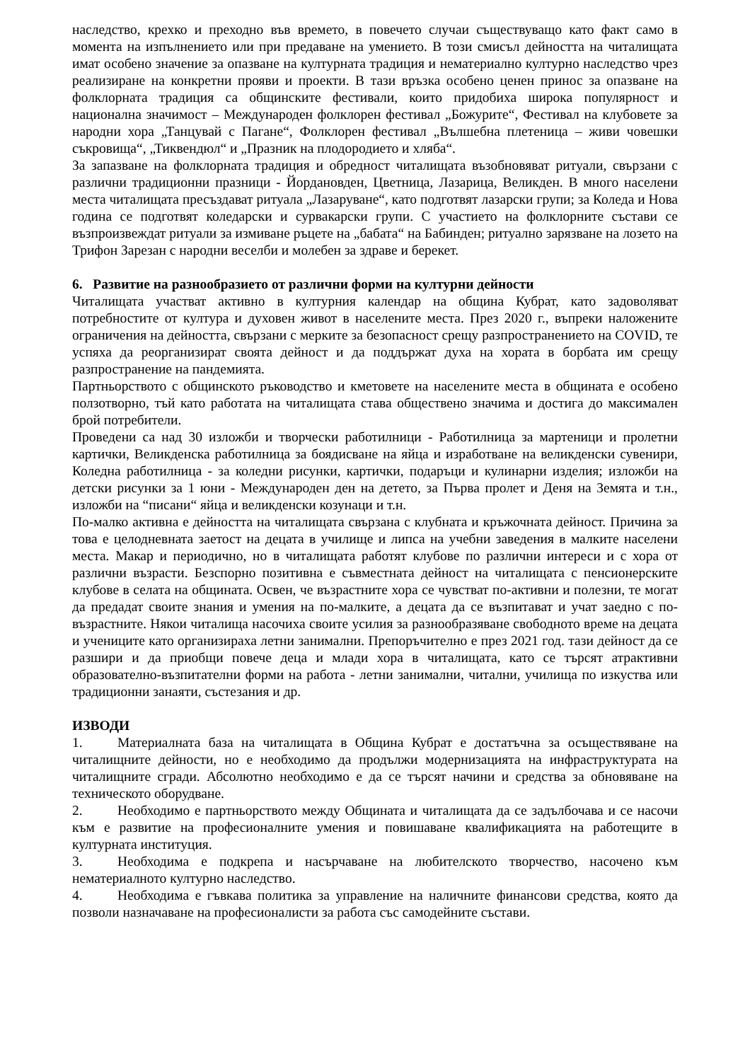наследство, крехко и преходно във времето, в повечето случаи съществуващо като факт само в момента на изпълнението или при предаване на умението. В този смисъл дейността на читалищата имат особено значение за опазване на културната традиция и нематериално културно наследство чрез реализиране на конкретни прояви и проекти. В тази връзка особено ценен принос за опазване на фолклорната традиция са общинските фестивали, които придобиха широка популярност и национална значимост – Международен фолклорен фестивал „Божурите“, Фестивал на клубовете за народни хора „Танцувай с Пагане“, Фолклорен фестивал „Вълшебна плетеница – живи човешки съкровища“, „Тиквендюл“ и „Празник на плодородието и хляба“.
За запазване на фолклорната традиция и обредност читалищата възобновяват ритуали, свързани с различни традиционни празници - Йордановден, Цветница, Лазарица, Великден. В много населени места читалищата пресъздават ритуала „Лазаруване“, като подготвят лазарски групи; за Коледа и Нова година се подготвят коледарски и сурвакарски групи. С участието на фолклорните състави се възпроизвеждат ритуали за измиване ръцете на „бабата“ на Бабинден; ритуално зарязване на лозето на Трифон Зарезан с народни веселби и молебен за здраве и берекет.
6. Развитие на разнообразието от различни форми на културни дейности
Читалищата участват активно в културния календар на община Кубрат, като задоволяват потребностите от култура и духовен живот в населените места. През 2020 г., въпреки наложените ограничения на дейността, свързани с мерките за безопасност срещу разпространението на COVID, те успяха да реорганизират своята дейност и да поддържат духа на хората в борбата им срещу разпространение на пандемията.
Партньорството с общинското ръководство и кметовете на населените места в общината е особено ползотворно, тъй като работата на читалищата става обществено значима и достига до максимален брой потребители.
Проведени са над 30 изложби и творчески работилници - Работилница за мартеници и пролетни картички, Великденска работилница за боядисване на яйца и изработване на великденски сувенири, Коледна работилница - за коледни рисунки, картички, подаръци и кулинарни изделия; изложби на детски рисунки за 1 юни - Международен ден на детето, за Първа пролет и Деня на Земята и т.н., изложби на “писани“ яйца и великденски козунаци и т.н.
По-малко активна е дейността на читалищата свързана с клубната и кръжочната дейност. Причина за това е целодневната заетост на децата в училище и липса на учебни заведения в малките населени места. Макар и периодично, но в читалищата работят клубове по различни интереси и с хора от различни възрасти. Безспорно позитивна е съвместната дейност на читалищата с пенсионерските клубове в селата на общината. Освен, че възрастните хора се чувстват по-активни и полезни, те могат да предадат своите знания и умения на по-малките, а децата да се възпитават и учат заедно с по-възрастните. Някои читалища насочиха своите усилия за разнообразяване свободното време на децата и учениците като организираха летни занимални. Препоръчително е през 2021 год. тази дейност да се разшири и да приобщи повече деца и млади хора в читалищата, като се търсят атрактивни образователно-възпитателни форми на работа - летни занимални, читални, училища по изкуства или традиционни занаяти, състезания и др.
ИЗВОДИ
1. Материалната база на читалищата в Община Кубрат е достатъчна за осъществяване на читалищните дейности, но е необходимо да продължи модернизацията на инфраструктурата на читалищните сгради. Абсолютно необходимо е да се търсят начини и средства за обновяване на техническото оборудване.
2. Необходимо е партньорството между Общината и читалищата да се задълбочава и се насочи към е развитие на професионалните умения и повишаване квалификацията на работещите в културната институция.
3. Необходима е подкрепа и насърчаване на любителското творчество, насочено към нематериалното културно наследство.
4. Необходима е гъвкава политика за управление на наличните финансови средства, която да позволи назначаване на професионалисти за работа със самодейните състави.